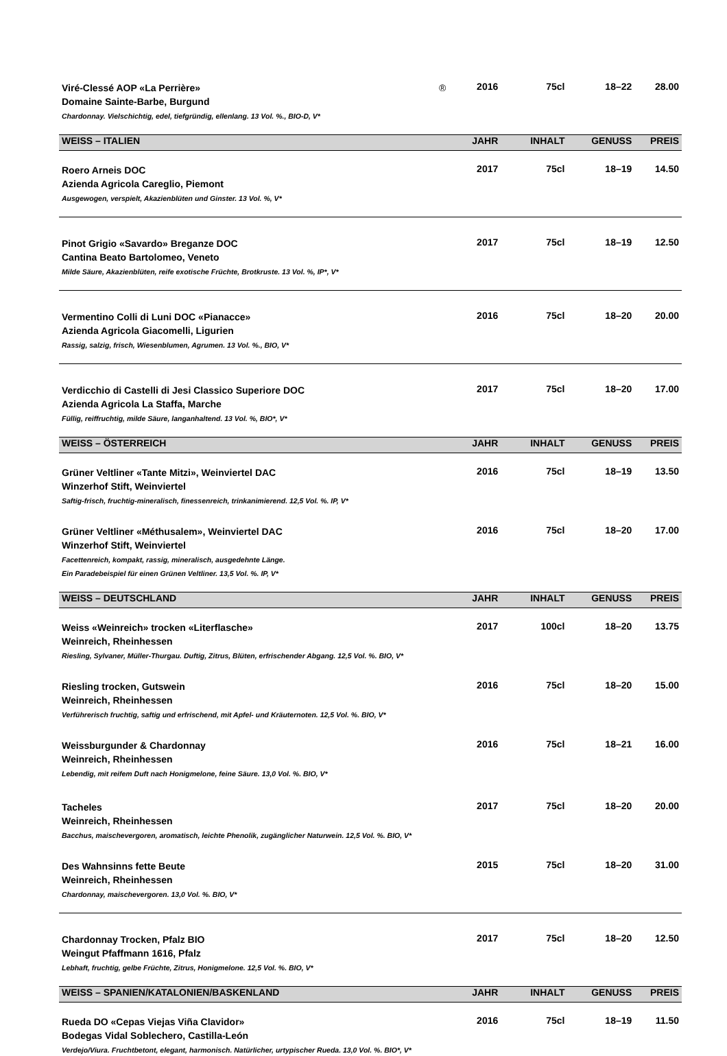| Viré-Clessé AOP «La Perrière» ® Domaine Sainte-Barbe, Burgund Chardonnay. Vielschichtig, edel, tiefgründig, ellenlang. 13 Vol. %., BIO-D, V* | 2016 | 75cl | 18–22 | 28.00 |
| WEISS – ITALIEN | JAHR | INHALT | GENUSS | PREIS |
| Roero Arneis DOC Azienda Agricola Careglio, Piemont Ausgewogen, verspielt, Akazienblüten und Ginster. 13 Vol. %, V* | 2017 | 75cl | 18–19 | 14.50 |
| Pinot Grigio «Savardo» Breganze DOC Cantina Beato Bartolomeo, Veneto Milde Säure, Akazienblüten, reife exotische Früchte, Brotkruste. 13 Vol. %, IP*, V* | 2017 | 75cl | 18–19 | 12.50 |
| Vermentino Colli di Luni DOC «Pianacce» Azienda Agricola Giacomelli, Ligurien Rassig, salzig, frisch, Wiesenblumen, Agrumen. 13 Vol. %., BIO, V* | 2016 | 75cl | 18–20 | 20.00 |
| Verdicchio di Castelli di Jesi Classico Superiore DOC Azienda Agricola La Staffa, Marche Füllig, reiffruchtig, milde Säure, langanhaltend. 13 Vol. %, BIO*, V* | 2017 | 75cl | 18–20 | 17.00 |
| WEISS – ÖSTERREICH | JAHR | INHALT | GENUSS | PREIS |
| Grüner Veltliner «Tante Mitzi», Weinviertel DAC Winzerhof Stift, Weinviertel Saftig-frisch, fruchtig-mineralisch, finessenreich, trinkanimierend. 12,5 Vol. %. IP, V* | 2016 | 75cl | 18–19 | 13.50 |
| Grüner Veltliner «Méthusalem», Weinviertel DAC Winzerhof Stift, Weinviertel Facettenreich, kompakt, rassig, mineralisch, ausgedehnte Länge. Ein Paradebeispiel für einen Grünen Veltliner. 13,5 Vol. %. IP, V* | 2016 | 75cl | 18–20 | 17.00 |
| WEISS – DEUTSCHLAND | JAHR | INHALT | GENUSS | PREIS |
| Weiss «Weinreich» trocken «Literflasche» Weinreich, Rheinhessen Riesling, Sylvaner, Müller-Thurgau. Duftig, Zitrus, Blüten, erfrischender Abgang. 12,5 Vol. %. BIO, V* | 2017 | 100cl | 18–20 | 13.75 |
| Riesling trocken, Gutswein Weinreich, Rheinhessen Verführerisch fruchtig, saftig und erfrischend, mit Apfel- und Kräuternoten. 12,5 Vol. %. BIO, V* | 2016 | 75cl | 18–20 | 15.00 |
| Weissburgunder & Chardonnay Weinreich, Rheinhessen Lebendig, mit reifem Duft nach Honigmelone, feine Säure. 13,0 Vol. %. BIO, V* | 2016 | 75cl | 18–21 | 16.00 |
| Tacheles Weinreich, Rheinhessen Bacchus, maischevergoren, aromatisch, leichte Phenolik, zugänglicher Naturwein. 12,5 Vol. %. BIO, V* | 2017 | 75cl | 18–20 | 20.00 |
| Des Wahnsinns fette Beute Weinreich, Rheinhessen Chardonnay, maischevergoren. 13,0 Vol. %. BIO, V* | 2015 | 75cl | 18–20 | 31.00 |
| Chardonnay Trocken, Pfalz BIO Weingut Pfaffmann 1616, Pfalz Lebhaft, fruchtig, gelbe Früchte, Zitrus, Honigmelone. 12,5 Vol. %. BIO, V* | 2017 | 75cl | 18–20 | 12.50 |
| WEISS – SPANIEN/KATALONIEN/BASKENLAND | JAHR | INHALT | GENUSS | PREIS |
| Rueda DO «Cepas Viejas Viña Clavidor» Bodegas Vidal Soblechero, Castilla-León Verdejo/Viura. Fruchtbetont, elegant, harmonisch. Natürlicher, urtypischer Rueda. 13,0 Vol. %. BIO*, V* | 2016 | 75cl | 18–19 | 11.50 |